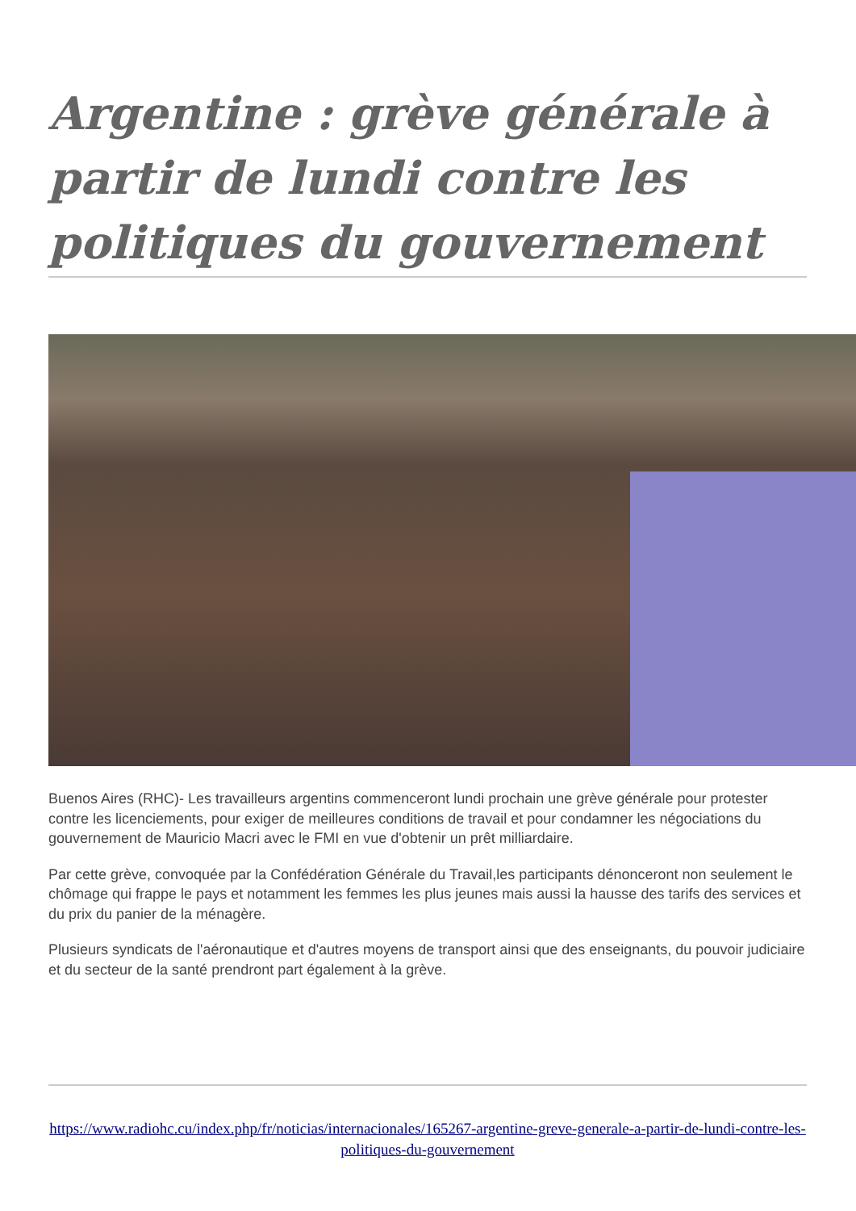Argentine : grève générale à partir de lundi contre les politiques du gouvernement
Buenos Aires (RHC)- Les travailleurs argentins commenceront lundi prochain une grève générale pour protester contre les licenciements, pour exiger de meilleures conditions de travail et pour condamner les négociations du gouvernement de Mauricio Macri avec le FMI en vue d'obtenir un prêt milliardaire.
Par cette grève, convoquée par la Confédération Générale du Travail,les participants dénonceront non seulement le chômage qui frappe le pays et notamment les femmes les plus jeunes mais aussi la hausse des tarifs des services et du prix du panier de la ménagère.
Plusieurs syndicats de l'aéronautique et d'autres moyens de transport ainsi que des enseignants, du pouvoir judiciaire et du secteur de la santé prendront part également à la grève.
https://www.radiohc.cu/index.php/fr/noticias/internacionales/165267-argentine-greve-generale-a-partir-de-lundi-contre-les-politiques-du-gouvernement